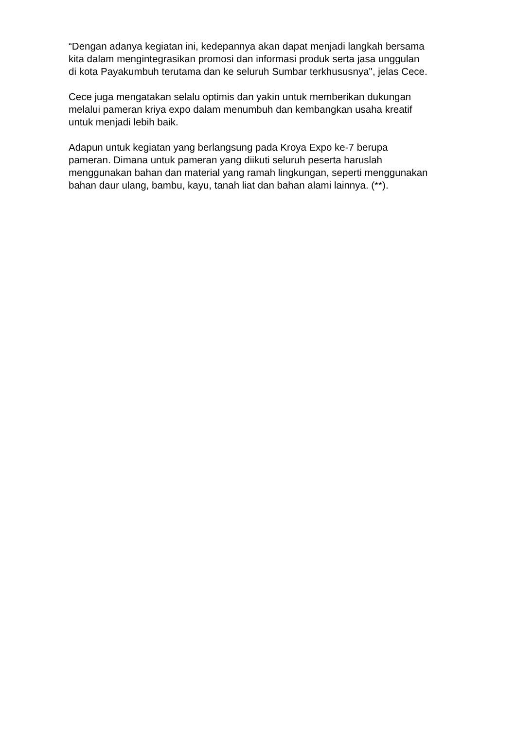“Dengan adanya kegiatan ini, kedepannya akan dapat menjadi langkah bersama
kita dalam mengintegrasikan promosi dan informasi produk serta jasa unggulan
di kota Payakumbuh terutama dan ke seluruh Sumbar terkhususnya", jelas Cece.
Cece juga mengatakan selalu optimis dan yakin untuk memberikan dukungan
melalui pameran kriya expo dalam menumbuh dan kembangkan usaha kreatif
untuk menjadi lebih baik.
Adapun untuk kegiatan yang berlangsung pada Kroya Expo ke-7 berupa
pameran. Dimana untuk pameran yang diikuti seluruh peserta haruslah
menggunakan bahan dan material yang ramah lingkungan, seperti menggunakan
bahan daur ulang, bambu, kayu, tanah liat dan bahan alami lainnya. (**).